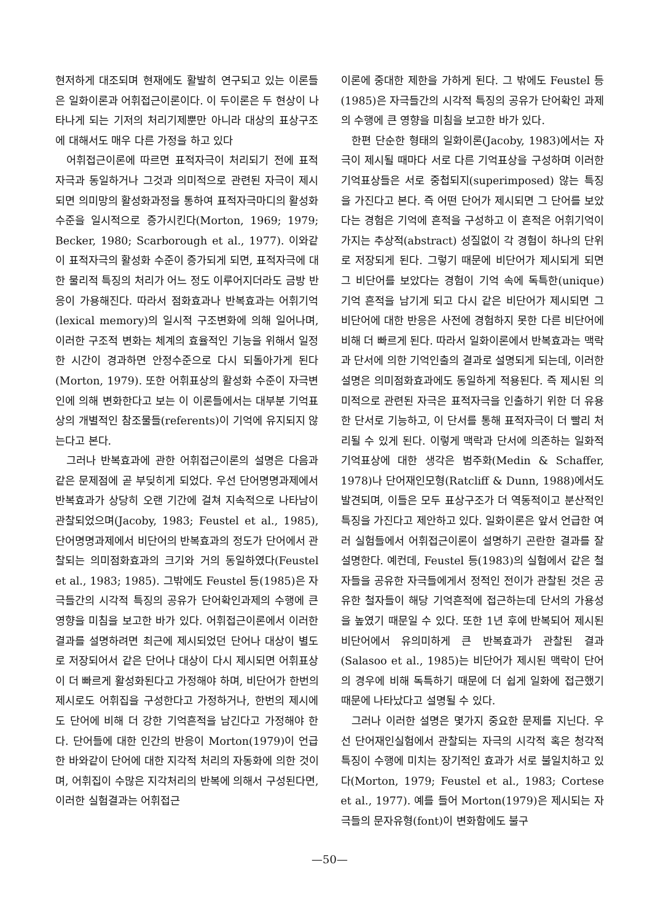현저하게 대조되며 현재에도 활발히 연구되고 있는 이론들은 일화이론과 어휘접근이론이다. 이 두이론은 두 현상이 나타나게 되는 기저의 처리기제뿐만 아니라 대상의 표상구조에 대해서도 매우 다른 가정을 하고 있다
어휘접근이론에 따르면 표적자극이 처리되기 전에 표적자극과 동일하거나 그것과 의미적으로 관련된 자극이 제시되면 의미망의 활성화과정을 통하여 표적자극마디의 활성화 수준을 일시적으로 증가시킨다(Morton, 1969; 1979; Becker, 1980; Scarborough et al., 1977). 이와같이 표적자극의 활성화 수준이 증가되게 되면, 표적자극에 대한 물리적 특징의 처리가 어느 정도 이루어지더라도 금방 반응이 가용해진다. 따라서 점화효과나 반복효과는 어휘기억(lexical memory)의 일시적 구조변화에 의해 일어나며, 이러한 구조적 변화는 체계의 효율적인 기능을 위해서 일정한 시간이 경과하면 안정수준으로 다시 되돌아가게 된다(Morton, 1979). 또한 어휘표상의 활성화 수준이 자극변인에 의해 변화한다고 보는 이 이론들에서는 대부분 기억표상의 개별적인 참조물들(referents)이 기억에 유지되지 않는다고 본다.
그러나 반복효과에 관한 어휘접근이론의 설명은 다음과 같은 문제점에 곧 부딪히게 되었다. 우선 단어명명과제에서 반복효과가 상당히 오랜 기간에 걸쳐 지속적으로 나타남이 관찰되었으며(Jacoby, 1983; Feustel et al., 1985), 단어명명과제에서 비단어의 반복효과의 정도가 단어에서 관찰되는 의미점화효과의 크기와 거의 동일하였다(Feustel et al., 1983; 1985). 그밖에도 Feustel 등(1985)은 자극들간의 시각적 특징의 공유가 단어확인과제의 수행에 큰 영향을 미침을 보고한 바가 있다. 어휘접근이론에서 이러한 결과를 설명하려면 최근에 제시되었던 단어나 대상이 별도로 저장되어서 같은 단어나 대상이 다시 제시되면 어휘표상이 더 빠르게 활성화된다고 가정해야 하며, 비단어가 한번의 제시로도 어휘집을 구성한다고 가정하거나, 한번의 제시에도 단어에 비해 더 강한 기억흔적을 남긴다고 가정해야 한다. 단어들에 대한 인간의 반응이 Morton(1979)이 언급한 바와같이 단어에 대한 지각적 처리의 자동화에 의한 것이며, 어휘집이 수많은 지각처리의 반복에 의해서 구성된다면, 이러한 실험결과는 어휘접근
이론에 중대한 제한을 가하게 된다. 그 밖에도 Feustel 등(1985)은 자극들간의 시각적 특징의 공유가 단어확인 과제의 수행에 큰 영향을 미침을 보고한 바가 있다.
한편 단순한 형태의 일화이론(Jacoby, 1983)에서는 자극이 제시될 때마다 서로 다른 기억표상을 구성하며 이러한 기억표상들은 서로 중첩되지(superimposed) 않는 특징을 가진다고 본다. 즉 어떤 단어가 제시되면 그 단어를 보았다는 경험은 기억에 흔적을 구성하고 이 흔적은 어휘기억이 가지는 추상적(abstract) 성질없이 각 경험이 하나의 단위로 저장되게 된다. 그렇기 때문에 비단어가 제시되게 되면 그 비단어를 보았다는 경험이 기억 속에 독특한(unique) 기억 흔적을 남기게 되고 다시 같은 비단어가 제시되면 그 비단어에 대한 반응은 사전에 경험하지 못한 다른 비단어에 비해 더 빠르게 된다. 따라서 일화이론에서 반복효과는 맥락과 단서에 의한 기억인출의 결과로 설명되게 되는데, 이러한 설명은 의미점화효과에도 동일하게 적용된다. 즉 제시된 의미적으로 관련된 자극은 표적자극을 인출하기 위한 더 유용한 단서로 기능하고, 이 단서를 통해 표적자극이 더 빨리 처리될 수 있게 된다. 이렇게 맥락과 단서에 의존하는 일화적 기억표상에 대한 생각은 범주화(Medin & Schaffer, 1978)나 단어재인모형(Ratcliff & Dunn, 1988)에서도 발견되며, 이들은 모두 표상구조가 더 역동적이고 분산적인 특징을 가진다고 제안하고 있다. 일화이론은 앞서 언급한 여러 실험들에서 어휘접근이론이 설명하기 곤란한 결과를 잘 설명한다. 예컨데, Feustel 등(1983)의 실험에서 같은 철자들을 공유한 자극들에게서 정적인 전이가 관찰된 것은 공유한 철자들이 해당 기억흔적에 접근하는데 단서의 가용성을 높였기 때문일 수 있다. 또한 1년 후에 반복되어 제시된 비단어에서 유의미하게 큰 반복효과가 관찰된 결과(Salasoo et al., 1985)는 비단어가 제시된 맥락이 단어의 경우에 비해 독특하기 때문에 더 쉽게 일화에 접근했기 때문에 나타났다고 설명될 수 있다.
그러나 이러한 설명은 몇가지 중요한 문제를 지닌다. 우선 단어재인실험에서 관찰되는 자극의 시각적 혹은 청각적 특징이 수행에 미치는 장기적인 효과가 서로 불일치하고 있다(Morton, 1979; Feustel et al., 1983; Cortese et al., 1977). 예를 들어 Morton(1979)은 제시되는 자극들의 문자유형(font)이 변화함에도 불구
—50—